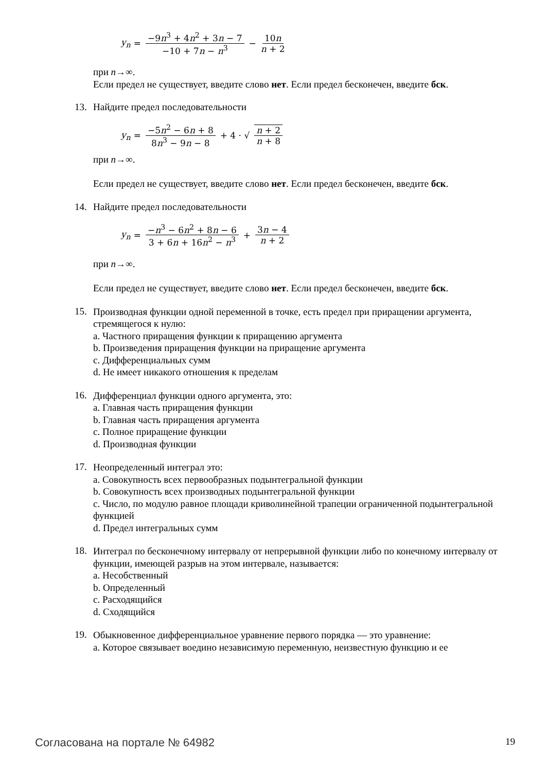y<sub>n</sub> = −9n<sup>3</sup> + 4n<sup>2</sup> + 3n − 7 −10 + 7n − n<sup>3</sup> − 10n n + 2
при n→∞.
Если предел не существует, введите слово нет. Если предел бесконечен, введите бск.
13. Найдите предел последовательности
y<sub>n</sub> = −5n<sup>2</sup> − 6n + 8 8n<sup>3</sup> − 9n − 8 + 4 · √ n + 2 n + 8
при n→∞.
Если предел не существует, введите слово нет. Если предел бесконечен, введите бск.
14. Найдите предел последовательности
y<sub>n</sub> = −n<sup>3</sup> − 6n<sup>2</sup> + 8n − 6 3 + 6n + 16n<sup>2</sup> − n<sup>3</sup> + 3n − 4 n + 2
при n→∞.
Если предел не существует, введите слово нет. Если предел бесконечен, введите бск.
15.
Производная функции одной переменной в точке, есть предел при приращении аргумента,
стремящегося к нулю:
a. Частного приращения функции к приращению аргумента
b. Произведения приращения функции на приращение аргумента
c. Дифференциальных сумм
d. Не имеет никакого отношения к пределам
16.
Дифференциал функции одного аргумента, это:
a. Главная часть приращения функции
b. Главная часть приращения аргумента
c. Полное приращение функции
d. Производная функции
17.
Неопределенный интеграл это:
a. Совокупность всех первообразных подынтегральной функции
b. Совокупность всех производных подынтегральной функции
c. Число, по модулю равное площади криволинейной трапеции ограниченной подынтегральной
функцией
d. Предел интегральных сумм
18.
Интеграл по бесконечному интервалу от непрерывной функции либо по конечному интервалу от
функции, имеющей разрыв на этом интервале, называется:
a. Несобственный
b. Определенный
c. Расходящийся
d. Сходящийся
19.
Обыкновенное дифференциальное уравнение первого порядка — это уравнение:
a. Которое связывает воедино независимую переменную, неизвестную функцию и ее
Согласована на портале № 64982 19